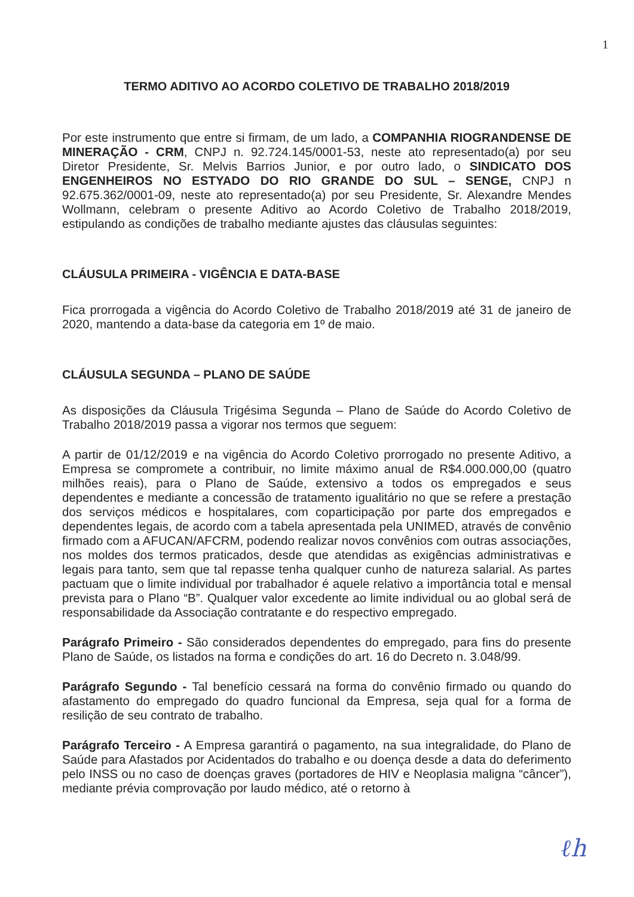1
TERMO ADITIVO AO ACORDO COLETIVO DE TRABALHO 2018/2019
Por este instrumento que entre si firmam, de um lado, a COMPANHIA RIOGRANDENSE DE MINERAÇÃO - CRM, CNPJ n. 92.724.145/0001-53, neste ato representado(a) por seu Diretor Presidente, Sr. Melvis Barrios Junior, e por outro lado, o SINDICATO DOS ENGENHEIROS NO ESTYADO DO RIO GRANDE DO SUL – SENGE, CNPJ n 92.675.362/0001-09, neste ato representado(a) por seu Presidente, Sr. Alexandre Mendes Wollmann, celebram o presente Aditivo ao Acordo Coletivo de Trabalho 2018/2019, estipulando as condições de trabalho mediante ajustes das cláusulas seguintes:
CLÁUSULA PRIMEIRA - VIGÊNCIA E DATA-BASE
Fica prorrogada a vigência do Acordo Coletivo de Trabalho 2018/2019 até 31 de janeiro de 2020, mantendo a data-base da categoria em 1º de maio.
CLÁUSULA SEGUNDA – PLANO DE SAÚDE
As disposições da Cláusula Trigésima Segunda – Plano de Saúde do Acordo Coletivo de Trabalho 2018/2019 passa a vigorar nos termos que seguem:
A partir de 01/12/2019 e na vigência do Acordo Coletivo prorrogado no presente Aditivo, a Empresa se compromete a contribuir, no limite máximo anual de R$4.000.000,00 (quatro milhões reais), para o Plano de Saúde, extensivo a todos os empregados e seus dependentes e mediante a concessão de tratamento igualitário no que se refere a prestação dos serviços médicos e hospitalares, com coparticipação por parte dos empregados e dependentes legais, de acordo com a tabela apresentada pela UNIMED, através de convênio firmado com a AFUCAN/AFCRM, podendo realizar novos convênios com outras associações, nos moldes dos termos praticados, desde que atendidas as exigências administrativas e legais para tanto, sem que tal repasse tenha qualquer cunho de natureza salarial. As partes pactuam que o limite individual por trabalhador é aquele relativo a importância total e mensal prevista para o Plano “B”. Qualquer valor excedente ao limite individual ou ao global será de responsabilidade da Associação contratante e do respectivo empregado.
Parágrafo Primeiro - São considerados dependentes do empregado, para fins do presente Plano de Saúde, os listados na forma e condições do art. 16 do Decreto n. 3.048/99.
Parágrafo Segundo - Tal benefício cessará na forma do convênio firmado ou quando do afastamento do empregado do quadro funcional da Empresa, seja qual for a forma de resilição de seu contrato de trabalho.
Parágrafo Terceiro - A Empresa garantirá o pagamento, na sua integralidade, do Plano de Saúde para Afastados por Acidentados do trabalho e ou doença desde a data do deferimento pelo INSS ou no caso de doenças graves (portadores de HIV e Neoplasia maligna “câncer”), mediante prévia comprovação por laudo médico, até o retorno à
ℓh